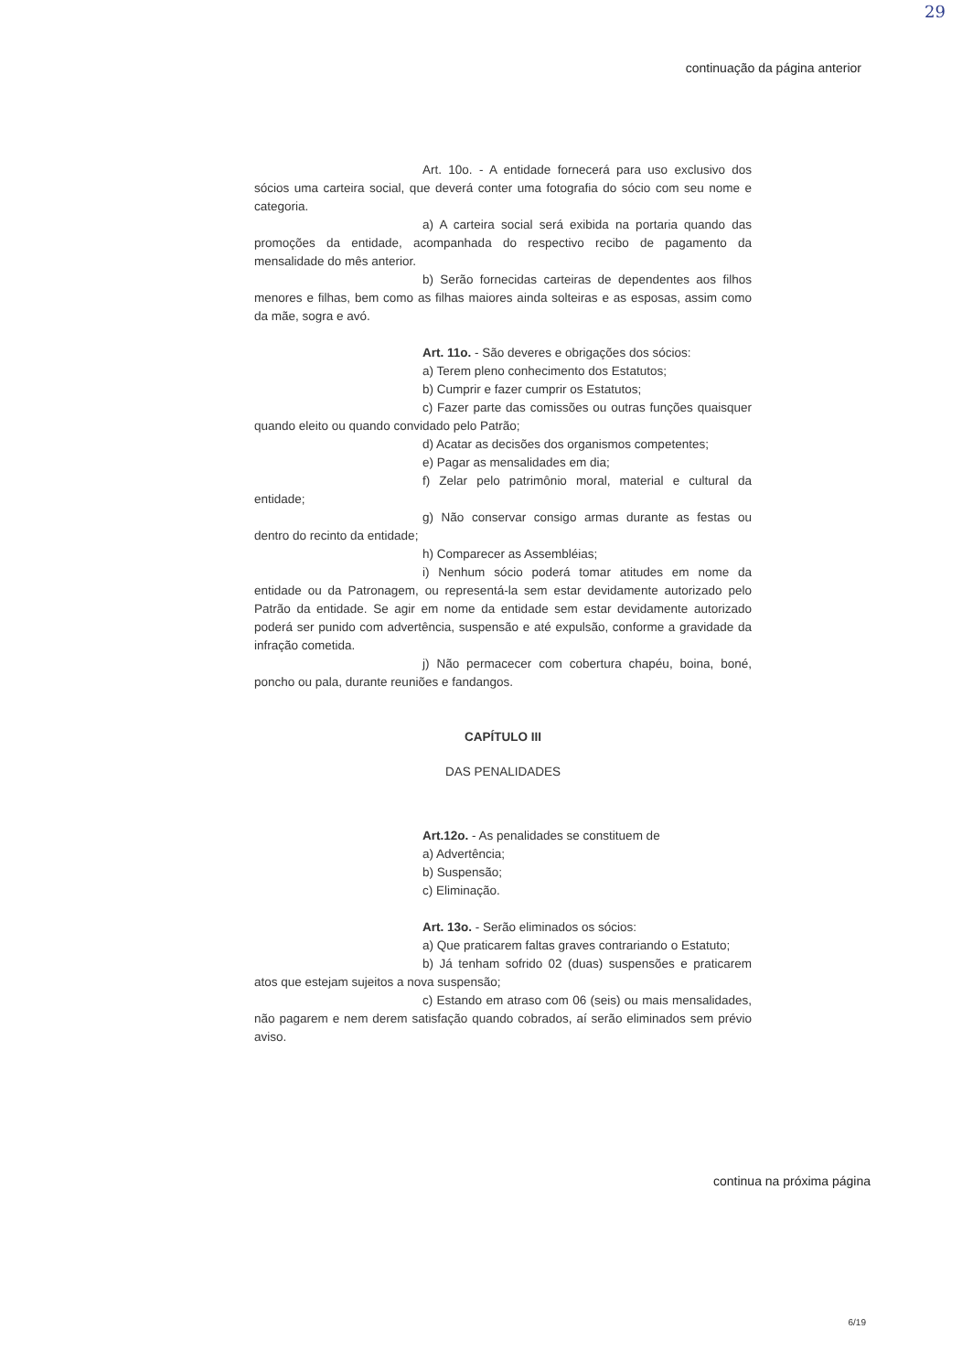29
continuação da página anterior
Art. 10o. - A entidade fornecerá para uso exclusivo dos sócios uma carteira social, que deverá conter uma fotografia do sócio com seu nome e categoria.
a) A carteira social será exibida na portaria quando das promoções da entidade, acompanhada do respectivo recibo de pagamento da mensalidade do mês anterior.
b) Serão fornecidas carteiras de dependentes aos filhos menores e filhas, bem como as filhas maiores ainda solteiras e as esposas, assim como da mãe, sogra e avó.
Art. 11o. - São deveres e obrigações dos sócios:
a) Terem pleno conhecimento dos Estatutos;
b) Cumprir e fazer cumprir os Estatutos;
c) Fazer parte das comissões ou outras funções quaisquer quando eleito ou quando convidado pelo Patrão;
d) Acatar as decisões dos organismos competentes;
e) Pagar as mensalidades em dia;
f) Zelar pelo patrimônio moral, material e cultural da entidade;
g) Não conservar consigo armas durante as festas ou dentro do recinto da entidade;
h) Comparecer as Assembléias;
i) Nenhum sócio poderá tomar atitudes em nome da entidade ou da Patronagem, ou representá-la sem estar devidamente autorizado pelo Patrão da entidade. Se agir em nome da entidade sem estar devidamente autorizado poderá ser punido com advertência, suspensão e até expulsão, conforme a gravidade da infração cometida.
j) Não permacecer com cobertura chapéu, boina, boné, poncho ou pala, durante reuniões e fandangos.
CAPÍTULO III
DAS PENALIDADES
Art.12o. - As penalidades se constituem de
a) Advertência;
b) Suspensão;
c) Eliminação.
Art. 13o. - Serão eliminados os sócios:
a) Que praticarem faltas graves contrariando o Estatuto;
b) Já tenham sofrido 02 (duas) suspensões e praticarem atos que estejam sujeitos a nova suspensão;
c) Estando em atraso com 06 (seis) ou mais mensalidades, não pagarem e nem derem satisfação quando cobrados, aí serão eliminados sem prévio aviso.
continua na próxima página
6/19